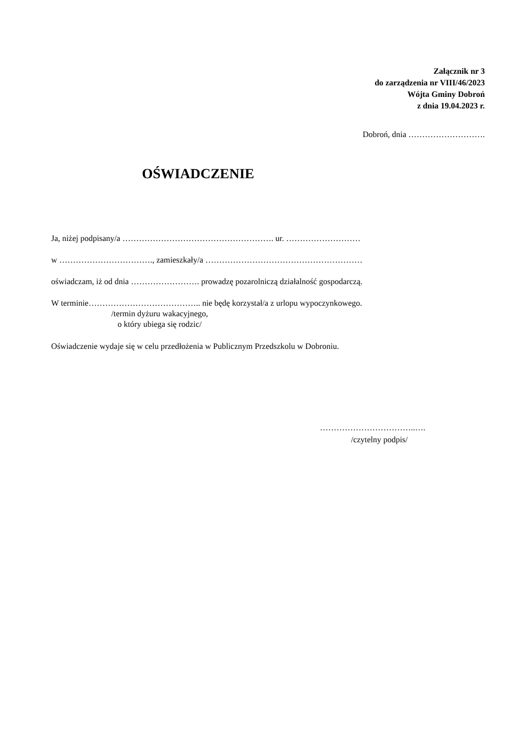Załącznik nr 3
do zarządzenia nr VIII/46/2023
Wójta Gminy Dobroń
z dnia 19.04.2023 r.
Dobroń, dnia ……………………….
OŚWIADCZENIE
Ja, niżej podpisany/a ………………………………………………. ur. ………………………
w ……………………………., zamieszkały/a …………………………………………………
oświadczam, iż od dnia ……………………. prowadzę pozarolniczą działalność gospodarczą.
W terminie………………………………….. nie będę korzystał/a z urlopu wypoczynkowego.
/termin dyżuru wakacyjnego,
o który ubiega się rodzic/
Oświadczenie wydaje się w celu przedłożenia w Publicznym Przedszkolu w Dobroniu.
……………………………..….
/czytelny podpis/